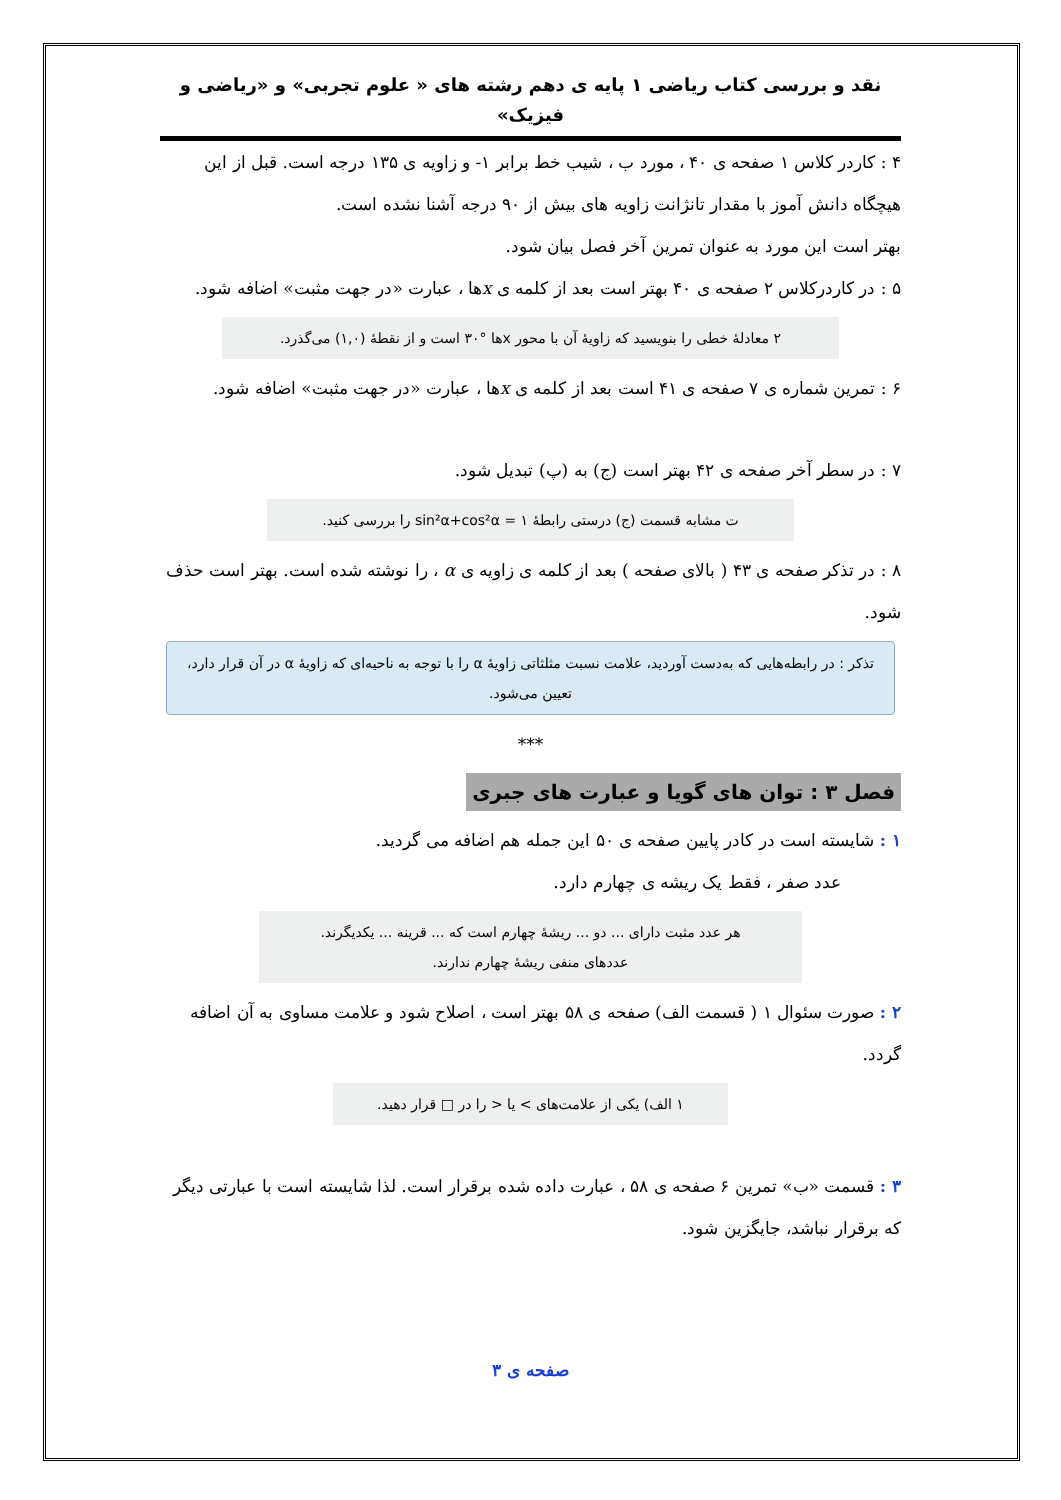نقد و بررسی کتاب ریاضی ۱ پایه ی دهم رشته های « علوم تجربی» و «ریاضی و فیزیک»
۴ : کاردر کلاس ۱ صفحه ی ۴۰ ، مورد ب ، شیب خط برابر ۱- و زاویه ی ۱۳۵ درجه است. قبل از این هیچگاه دانش آموز با مقدار تانژانت زاویه های بیش از ۹۰ درجه آشنا نشده است.
بهتر است این مورد به عنوان تمرین آخر فصل بیان شود.
۵ : در کاردرکلاس ۲ صفحه ی ۴۰ بهتر است بعد از کلمه ی xها ، عبارت «در جهت مثبت» اضافه شود.
۲ معادلهٔ خطی را بنویسید که زاویهٔ آن با محور xها °۳۰ است و از نقطهٔ (۱,۰) می‌گذرد.
۶ : تمرین شماره ی ۷ صفحه ی ۴۱ است بعد از کلمه ی xها ، عبارت «در جهت مثبت» اضافه شود.
۷ : در سطر آخر صفحه ی ۴۲ بهتر است (ج) به (پ) تبدیل شود.
ت مشابه قسمت (ج) درستی رابطهٔ sin²α+cos²α = ۱ را بررسی کنید.
۸ : در تذکر صفحه ی ۴۳ ( بالای صفحه ) بعد از کلمه ی زاویه ی α ، را نوشته شده است. بهتر است حذف شود.
تذکر : در رابطه‌هایی که به‌دست آوردید، علامت نسبت مثلثاتی زاویهٔ α را با توجه به ناحیه‌ای که زاویهٔ α در آن قرار دارد، تعیین می‌شود.
***
فصل ۳ : توان های گویا و عبارت های جبری
۱ : شایسته است در کادر پایین صفحه ی ۵۰ این جمله هم اضافه می گردید.
عدد صفر ، فقط یک ریشه ی چهارم دارد.
هر عدد مثبت دارای ... دو ... ریشهٔ چهارم است که ... قرینه ... یکدیگرند.
عددهای منفی ریشهٔ چهارم ندارند.
۲ : صورت سئوال ۱ ( قسمت الف) صفحه ی ۵۸ بهتر است ، اصلاح شود و علامت مساوی به آن اضافه گردد.
۱ الف) یکی از علامت‌های > یا < را در □ قرار دهید.
۳ : قسمت «ب» تمرین ۶ صفحه ی ۵۸ ، عبارت داده شده برقرار است. لذا شایسته است با عبارتی دیگر که برقرار نباشد، جایگزین شود.
صفحه ی ۳